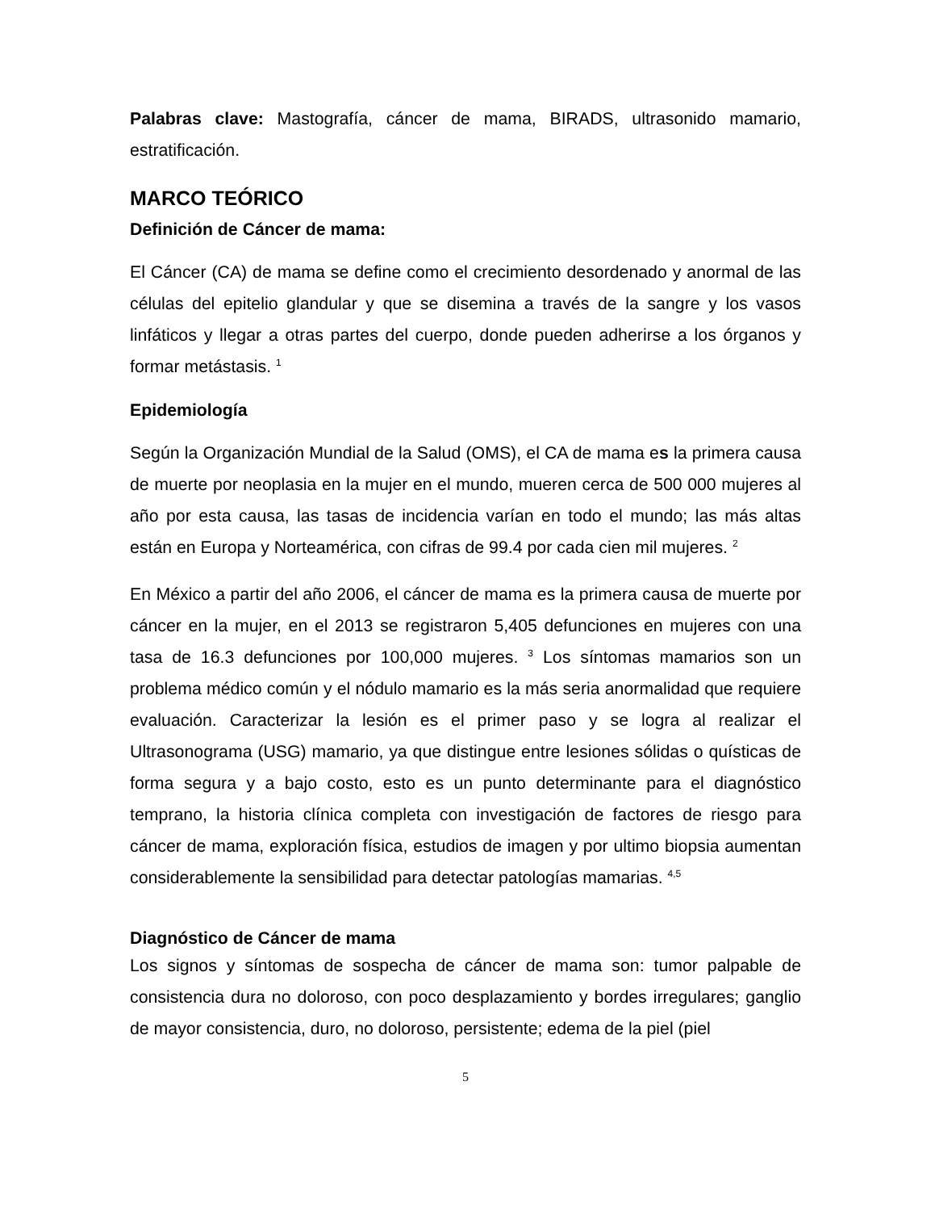Palabras clave: Mastografía, cáncer de mama, BIRADS, ultrasonido mamario, estratificación.
MARCO TEÓRICO
Definición de Cáncer de mama:
El Cáncer (CA) de mama se define como el crecimiento desordenado y anormal de las células del epitelio glandular y que se disemina a través de la sangre y los vasos linfáticos y llegar a otras partes del cuerpo, donde pueden adherirse a los órganos y formar metástasis. <sup>1</sup>
Epidemiología
Según la Organización Mundial de la Salud (OMS), el CA de mama es la primera causa de muerte por neoplasia en la mujer en el mundo, mueren cerca de 500 000 mujeres al año por esta causa, las tasas de incidencia varían en todo el mundo; las más altas están en Europa y Norteamérica, con cifras de 99.4 por cada cien mil mujeres. <sup>2</sup>
En México a partir del año 2006, el cáncer de mama es la primera causa de muerte por cáncer en la mujer, en el 2013 se registraron 5,405 defunciones en mujeres con una tasa de 16.3 defunciones por 100,000 mujeres. <sup>3</sup> Los síntomas mamarios son un problema médico común y el nódulo mamario es la más seria anormalidad que requiere evaluación. Caracterizar la lesión es el primer paso y se logra al realizar el Ultrasonograma (USG) mamario, ya que distingue entre lesiones sólidas o quísticas de forma segura y a bajo costo, esto es un punto determinante para el diagnóstico temprano, la historia clínica completa con investigación de factores de riesgo para cáncer de mama, exploración física, estudios de imagen y por ultimo biopsia aumentan considerablemente la sensibilidad para detectar patologías mamarias. <sup>4,5</sup>
Diagnóstico de Cáncer de mama
Los signos y síntomas de sospecha de cáncer de mama son: tumor palpable de consistencia dura no doloroso, con poco desplazamiento y bordes irregulares; ganglio de mayor consistencia, duro, no doloroso, persistente; edema de la piel (piel
5